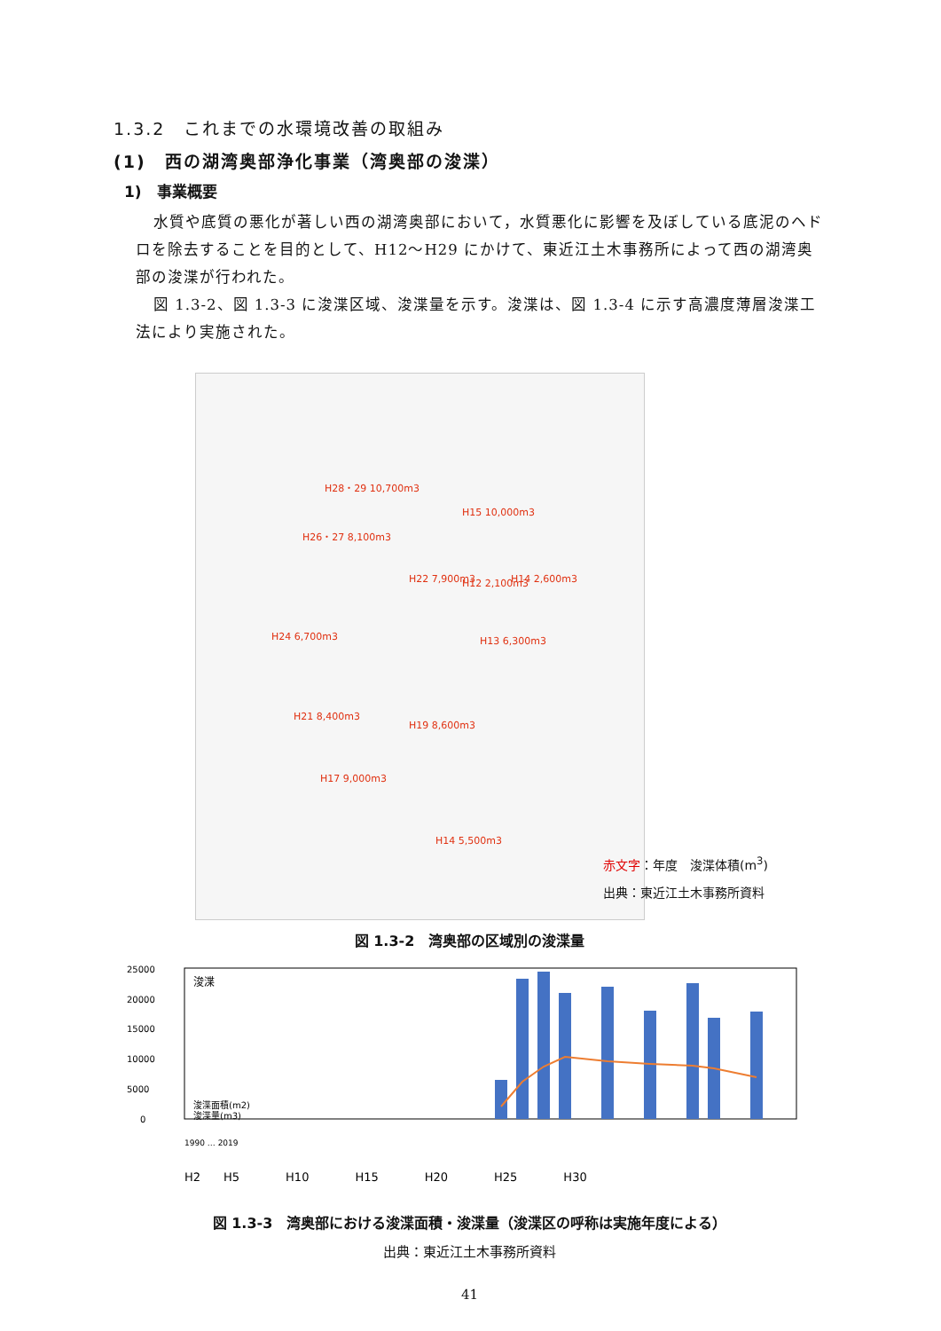1.3.2　これまでの水環境改善の取組み
(1)　西の湖湾奥部浄化事業（湾奥部の浚渫）
1)　事業概要
水質や底質の悪化が著しい西の湖湾奥部において，水質悪化に影響を及ぼしている底泥のヘドロを除去することを目的として、H12～H29 にかけて、東近江土木事務所によって西の湖湾奥部の浚渫が行われた。
図 1.3-2、図 1.3-3 に浚渫区域、浚渫量を示す。浚渫は、図 1.3-4 に示す高濃度薄層浚渫工法により実施された。
H28・29 10,700m3
H15 10,000m3
H26・27 8,100m3
H22 7,900m3 H12 2,100m3 H14 2,600m3
H24 6,700m3 H13 6,300m3
H21 8,400m3
H19 8,600m3
H17 9,000m3
H14 5,500m3
赤文字：年度　浚渫体積(m<sup>3</sup>)
出典：東近江土木事務所資料
図 1.3-2　湾奥部の区域別の浚渫量
25000
20000
15000
10000
5000
0
浚渫
浚渫面積(m2)
浚渫量(m3)
1990 … 2019
H2　　H5　　　　H10　　　　H15　　　　H20　　　　H25　　　　H30
図 1.3-3　湾奥部における浚渫面積・浚渫量（浚渫区の呼称は実施年度による）
出典：東近江土木事務所資料
41